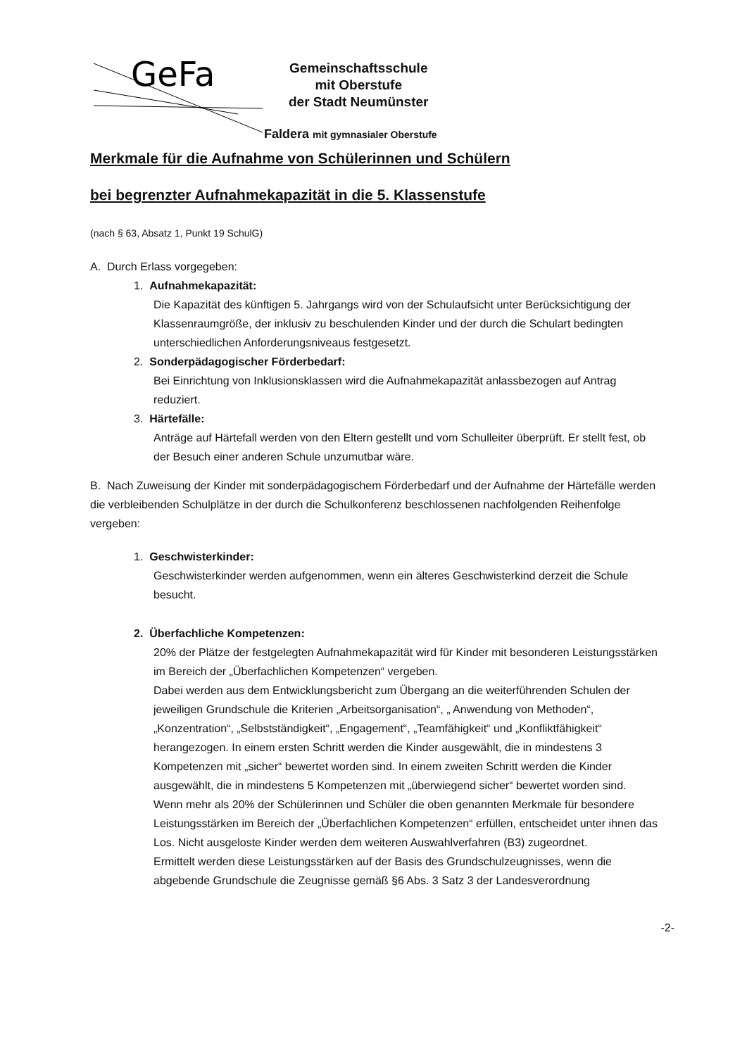GeFa
Gemeinschaftsschule
mit Oberstufe
der Stadt Neumünster
Faldera mit gymnasialer Oberstufe
Merkmale für die Aufnahme von Schülerinnen und Schülern
bei begrenzter Aufnahmekapazität in die 5. Klassenstufe
(nach § 63, Absatz 1, Punkt 19 SchulG)
A. Durch Erlass vorgegeben:
1. Aufnahmekapazität:
Die Kapazität des künftigen 5. Jahrgangs wird von der Schulaufsicht unter Berücksichtigung der Klassenraumgröße, der inklusiv zu beschulenden Kinder und der durch die Schulart bedingten unterschiedlichen Anforderungsniveaus festgesetzt.
2. Sonderpädagogischer Förderbedarf:
Bei Einrichtung von Inklusionsklassen wird die Aufnahmekapazität anlassbezogen auf Antrag reduziert.
3. Härtefälle:
Anträge auf Härtefall werden von den Eltern gestellt und vom Schulleiter überprüft. Er stellt fest, ob der Besuch einer anderen Schule unzumutbar wäre.
B. Nach Zuweisung der Kinder mit sonderpädagogischem Förderbedarf und der Aufnahme der Härtefälle werden die verbleibenden Schulplätze in der durch die Schulkonferenz beschlossenen nachfolgenden Reihenfolge vergeben:
1. Geschwisterkinder:
Geschwisterkinder werden aufgenommen, wenn ein älteres Geschwisterkind derzeit die Schule besucht.
2. Überfachliche Kompetenzen:
20% der Plätze der festgelegten Aufnahmekapazität wird für Kinder mit besonderen Leistungsstärken im Bereich der „Überfachlichen Kompetenzen“ vergeben.
Dabei werden aus dem Entwicklungsbericht zum Übergang an die weiterführenden Schulen der jeweiligen Grundschule die Kriterien „Arbeitsorganisation“, „ Anwendung von Methoden“, „Konzentration“, „Selbstständigkeit“, „Engagement“, „Teamfähigkeit“ und „Konfliktfähigkeit“ herangezogen. In einem ersten Schritt werden die Kinder ausgewählt, die in mindestens 3 Kompetenzen mit „sicher“ bewertet worden sind. In einem zweiten Schritt werden die Kinder ausgewählt, die in mindestens 5 Kompetenzen mit „überwiegend sicher“ bewertet worden sind.
Wenn mehr als 20% der Schülerinnen und Schüler die oben genannten Merkmale für besondere Leistungsstärken im Bereich der „Überfachlichen Kompetenzen“ erfüllen, entscheidet unter ihnen das Los. Nicht ausgeloste Kinder werden dem weiteren Auswahlverfahren (B3) zugeordnet.
Ermittelt werden diese Leistungsstärken auf der Basis des Grundschulzeugnisses, wenn die abgebende Grundschule die Zeugnisse gemäß §6 Abs. 3 Satz 3 der Landesverordnung
-2-